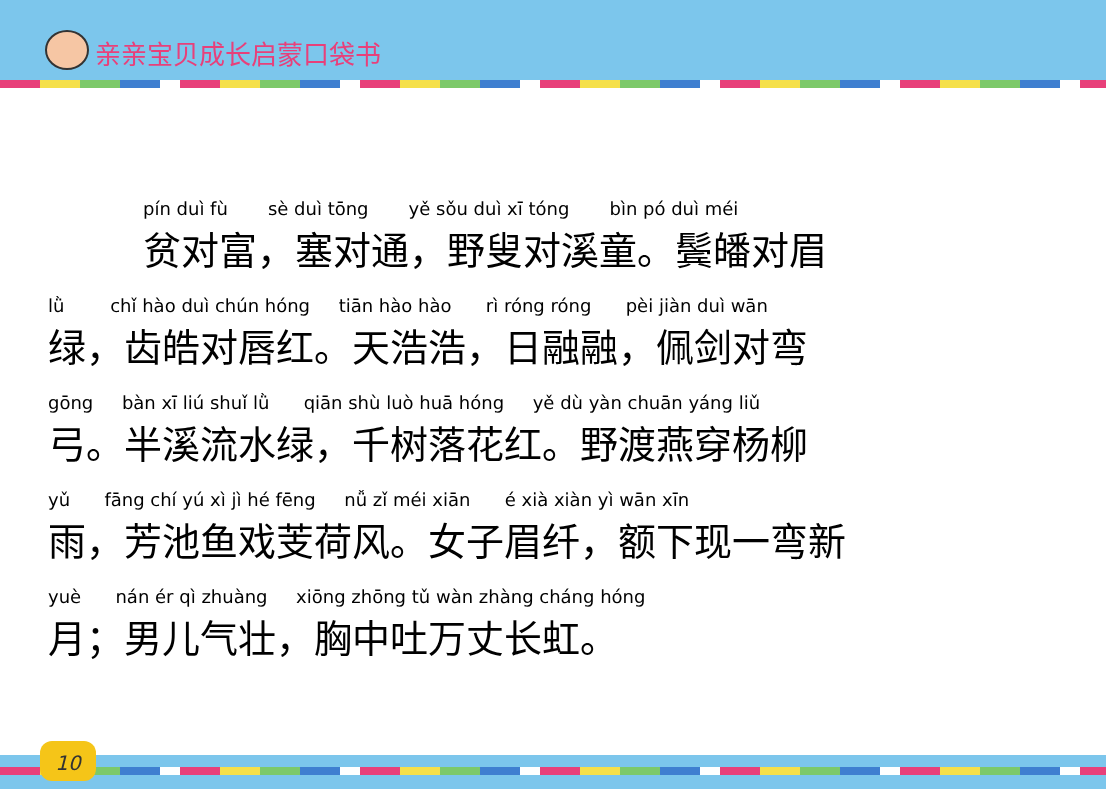亲亲宝贝成长启蒙口袋书
pín duì fù sè duì tōng yě sǒu duì xī tóng bìn pó duì méi
贫对富，塞对通，野叟对溪童。鬓皤对眉
lǜ chǐ hào duì chún hóng tiān hào hào rì róng róng pèi jiàn duì wān
绿，齿皓对唇红。天浩浩，日融融，佩剑对弯
gōng bàn xī liú shuǐ lǜ qiān shù luò huā hóng yě dù yàn chuān yáng liǔ
弓。半溪流水绿，千树落花红。野渡燕穿杨柳
yǔ fāng chí yú xì jì hé fēng nǚ zǐ méi xiān é xià xiàn yì wān xīn
雨，芳池鱼戏芰荷风。女子眉纤，额下现一弯新
yuè nán ér qì zhuàng xiōng zhōng tǔ wàn zhàng cháng hóng
月；男儿气壮，胸中吐万丈长虹。
10